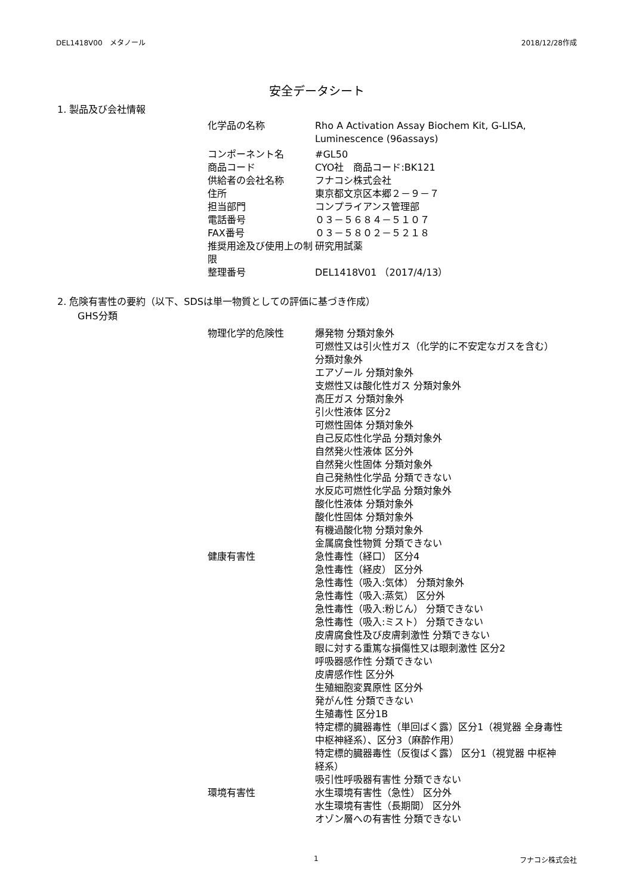DEL1418V00　メタノール 2018/12/28作成
安全データシート
1. 製品及び会社情報
| 化学品の名称 | Rho A Activation Assay Biochem Kit, G-LISA, Luminescence (96assays) |
| コンポーネント名 | #GL50 |
| 商品コード | CYO社 商品コード:BK121 |
| 供給者の会社名称 | フナコシ株式会社 |
| 住所 | 東京都文京区本郷２－９－７ |
| 担当部門 | コンプライアンス管理部 |
| 電話番号 | ０３－５６８４－５１０７ |
| FAX番号 | ０３－５８０２－５２１８ |
| 推奨用途及び使用上の制限 | 研究用試薬 |
| 整理番号 | DEL1418V01 （2017/4/13） |
2. 危険有害性の要約（以下、SDSは単一物質としての評価に基づき作成）
GHS分類
| 物理化学的危険性 | 爆発物 分類対象外 可燃性又は引火性ガス（化学的に不安定なガスを含む） 分類対象外 エアゾール 分類対象外 支燃性又は酸化性ガス 分類対象外 高圧ガス 分類対象外 引火性液体 区分2 可燃性固体 分類対象外 自己反応性化学品 分類対象外 自然発火性液体 区分外 自然発火性固体 分類対象外 自己発熱性化学品 分類できない 水反応可燃性化学品 分類対象外 酸化性液体 分類対象外 酸化性固体 分類対象外 有機過酸化物 分類対象外 金属腐食性物質 分類できない |
| 健康有害性 | 急性毒性（経口） 区分4 急性毒性（経皮） 区分外 急性毒性（吸入:気体） 分類対象外 急性毒性（吸入:蒸気） 区分外 急性毒性（吸入:粉じん） 分類できない 急性毒性（吸入:ミスト） 分類できない 皮膚腐食性及び皮膚刺激性 分類できない 眼に対する重篤な損傷性又は眼刺激性 区分2 呼吸器感作性 分類できない 皮膚感作性 区分外 生殖細胞変異原性 区分外 発がん性 分類できない 生殖毒性 区分1B 特定標的臓器毒性（単回ばく露）区分1（視覚器 全身毒性 中枢神経系）、区分3（麻酔作用） 特定標的臓器毒性（反復ばく露） 区分1（視覚器 中枢神経系） 吸引性呼吸器有害性 分類できない |
| 環境有害性 | 水生環境有害性（急性） 区分外 水生環境有害性（長期間） 区分外 オゾン層への有害性 分類できない |
1 フナコシ株式会社